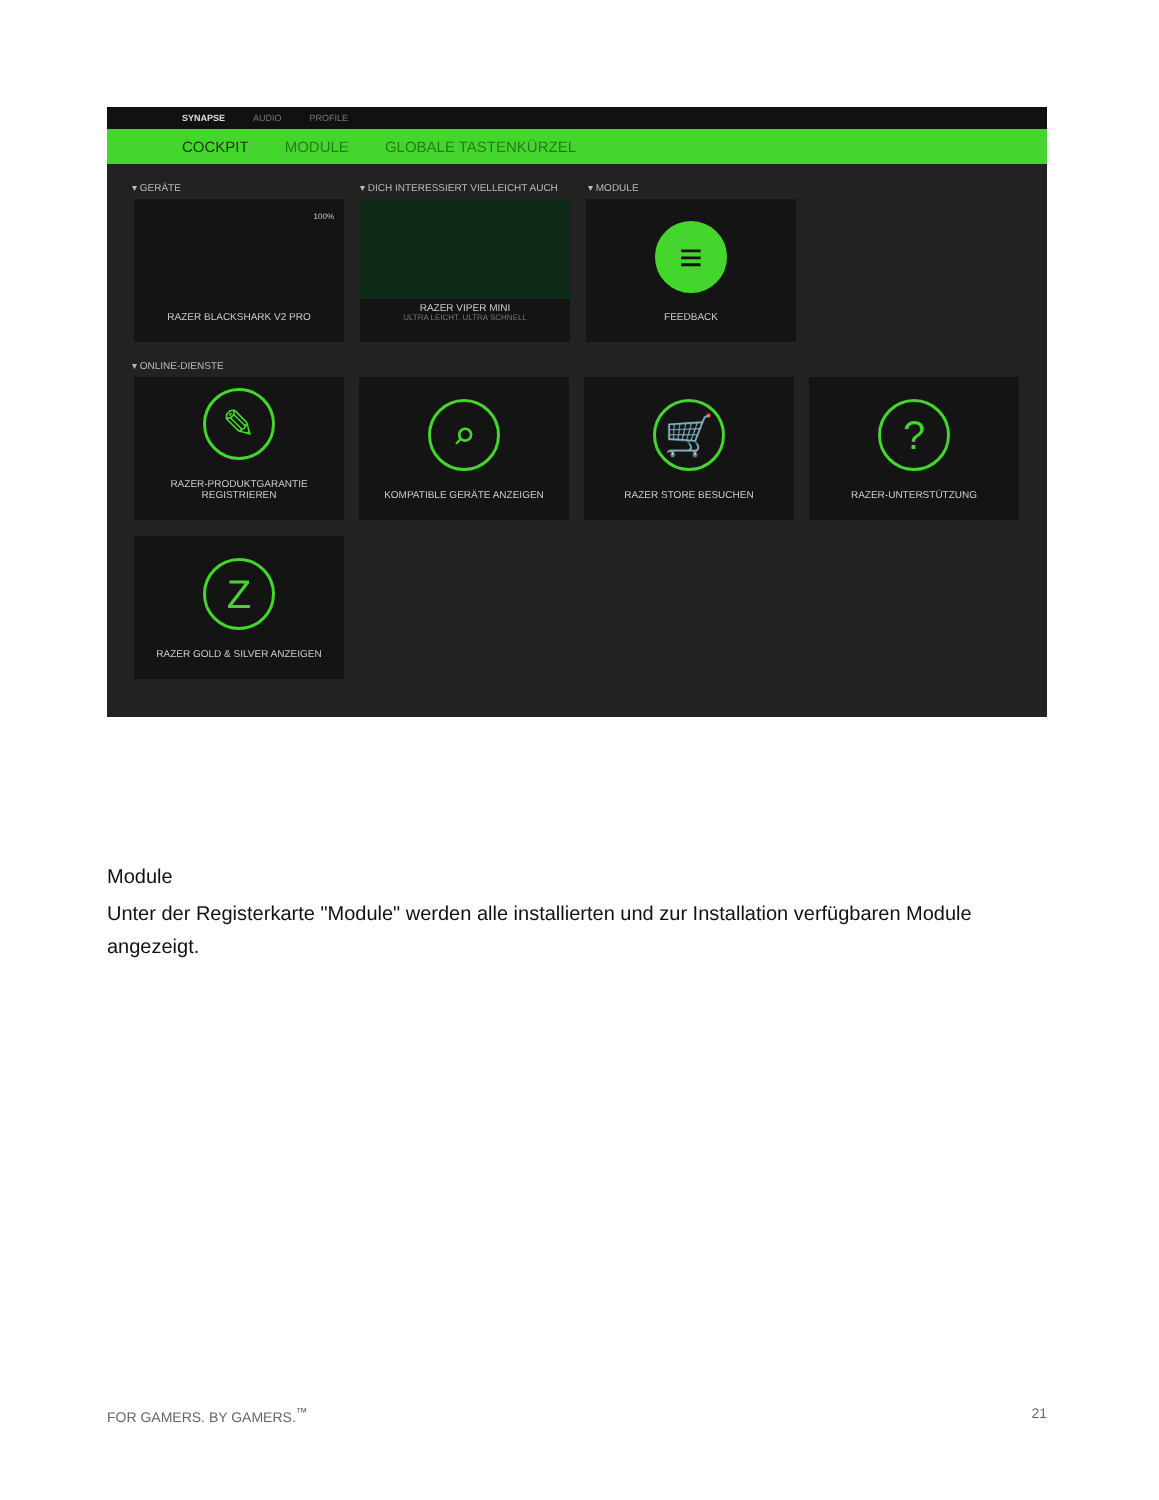SYNAPSE AUDIO PROFILE
COCKPIT MODULE GLOBALE TASTENKÜRZEL
▾ GERÄTE ▾ DICH INTERESSIERT VIELLEICHT AUCH ▾ MODULE
100%
RAZER BLACKSHARK V2 PRO
RAZER VIPER MINI
ULTRA LEICHT. ULTRA SCHNELL
≡
FEEDBACK
▾ ONLINE-DIENSTE
✎
RAZER-PRODUKTGARANTIE
REGISTRIEREN
⌕
KOMPATIBLE GERÄTE ANZEIGEN
🛒
RAZER STORE BESUCHEN
?
RAZER-UNTERSTÜTZUNG
Z
RAZER GOLD & SILVER ANZEIGEN
Module
Unter der Registerkarte "Module" werden alle installierten und zur Installation verfügbaren Module angezeigt.
FOR GAMERS. BY GAMERS.<sup>™</sup> 21